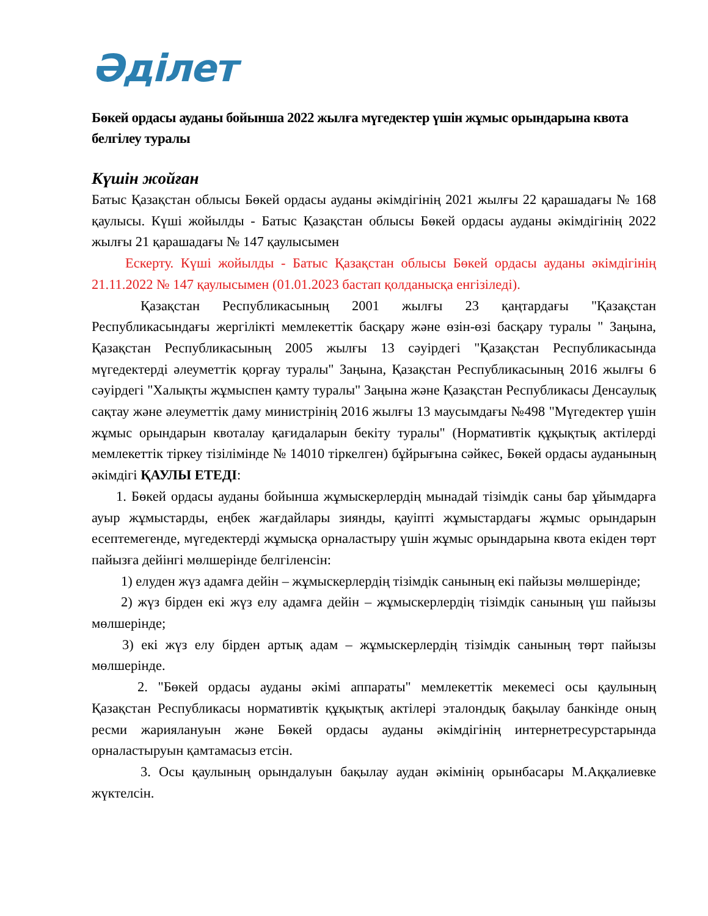Әділет
Бөкей ордасы ауданы бойынша 2022 жылға мүгедектер үшін жұмыс орындарына квота белгілеу туралы
Күшін жойған
Батыс Қазақстан облысы Бөкей ордасы ауданы әкімдігінің 2021 жылғы 22 қарашадағы № 168 қаулысы. Күші жойылды - Батыс Қазақстан облысы Бөкей ордасы ауданы әкімдігінің 2022 жылғы 21 қарашадағы № 147 қаулысымен
Ескерту. Күші жойылды - Батыс Қазақстан облысы Бөкей ордасы ауданы әкімдігінің 21.11.2022 № 147 қаулысымен (01.01.2023 бастап қолданысқа енгізіледі).
Қазақстан Республикасының 2001 жылғы 23 қаңтардағы "Қазақстан Республикасындағы жергілікті мемлекеттік басқару және өзін-өзі басқару туралы " Заңына, Қазақстан Республикасының 2005 жылғы 13 сәуірдегі "Қазақстан Республикасында мүгедектерді әлеуметтік қорғау туралы" Заңына, Қазақстан Республикасының 2016 жылғы 6 сәуірдегі "Халықты жұмыспен қамту туралы" Заңына және Қазақстан Республикасы Денсаулық сақтау және әлеуметтік даму министрінің 2016 жылғы 13 маусымдағы №498 "Мүгедектер үшін жұмыс орындарын квоталау қағидаларын бекіту туралы" (Нормативтік құқықтық актілерді мемлекеттік тіркеу тізілімінде № 14010 тіркелген) бұйрығына сәйкес, Бөкей ордасы ауданының әкімдігі ҚАУЛЫ ЕТЕДІ:
1. Бөкей ордасы ауданы бойынша жұмыскерлердің мынадай тізімдік саны бар ұйымдарға ауыр жұмыстарды, еңбек жағдайлары зиянды, қауіпті жұмыстардағы жұмыс орындарын есептемегенде, мүгедектерді жұмысқа орналастыру үшін жұмыс орындарына квота екіден төрт пайызға дейінгі мөлшерінде белгіленсін:
1) елуден жүз адамға дейін – жұмыскерлердің тізімдік санының екі пайызы мөлшерінде;
2) жүз бірден екі жүз елу адамға дейін – жұмыскерлердің тізімдік санының үш пайызы мөлшерінде;
3) екі жүз елу бірден артық адам – жұмыскерлердің тізімдік санының төрт пайызы мөлшерінде.
2. "Бөкей ордасы ауданы әкімі аппараты" мемлекеттік мекемесі осы қаулының Қазақстан Республикасы нормативтік құқықтық актілері эталондық бақылау банкінде оның ресми жариялануын және Бөкей ордасы ауданы әкімдігінің интернетресурстарында орналастыруын қамтамасыз етсін.
3. Осы қаулының орындалуын бақылау аудан әкімінің орынбасары М.Аққалиевке жүктелсін.